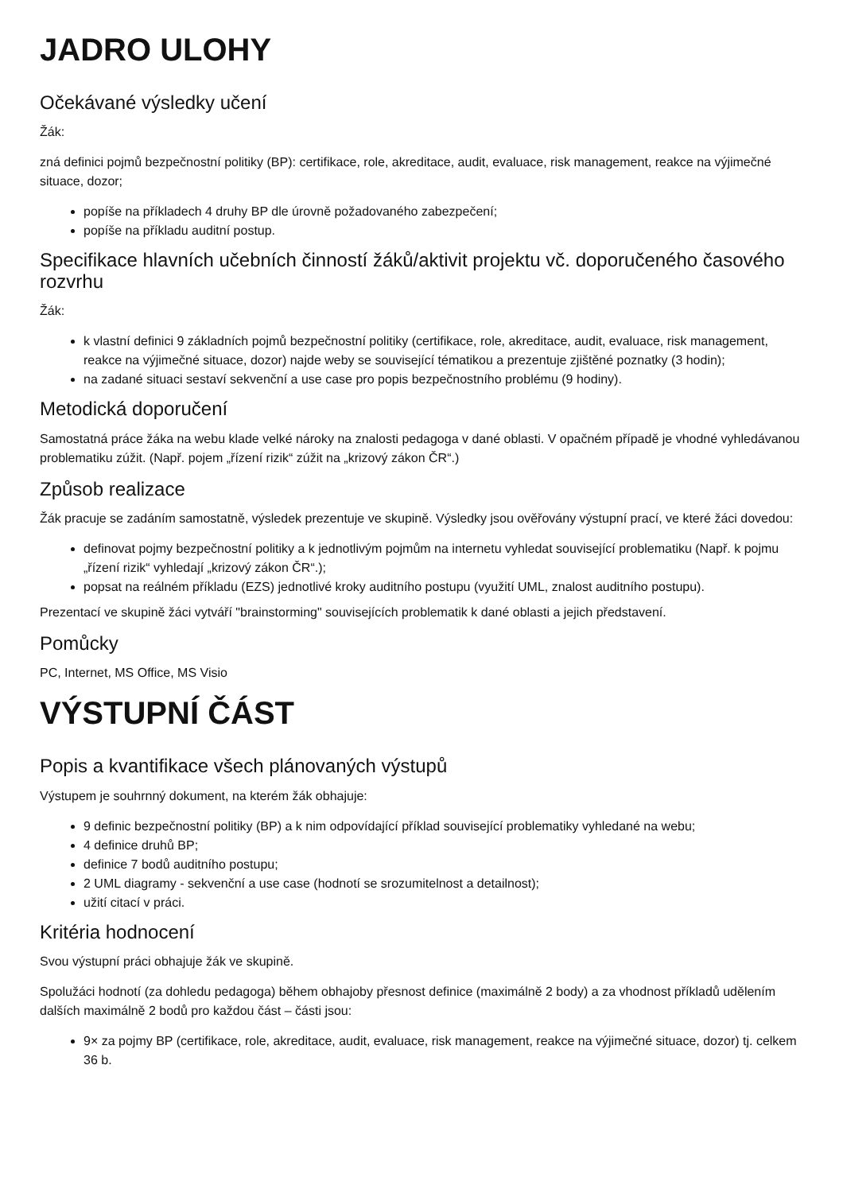JADRO ULOHY
Očekávané výsledky učení
Žák:
zná definici pojmů bezpečnostní politiky (BP): certifikace, role, akreditace, audit, evaluace, risk management, reakce na výjimečné situace, dozor;
popíše na příkladech 4 druhy BP dle úrovně požadovaného zabezpečení;
popíše na příkladu auditní postup.
Specifikace hlavních učebních činností žáků/aktivit projektu vč. doporučeného časového rozvrhu
Žák:
k vlastní definici 9 základních pojmů bezpečnostní politiky (certifikace, role, akreditace, audit, evaluace, risk management, reakce na výjimečné situace, dozor) najde weby se související tématikou a prezentuje zjištěné poznatky (3 hodin);
na zadané situaci sestaví sekvenční a use case pro popis bezpečnostního problému (9 hodiny).
Metodická doporučení
Samostatná práce žáka na webu klade velké nároky na znalosti pedagoga v dané oblasti. V opačném případě je vhodné vyhledávanou problematiku zúžit. (Např. pojem „řízení rizik“ zúžit na „krizový zákon ČR“.)
Způsob realizace
Žák pracuje se zadáním samostatně, výsledek prezentuje ve skupině. Výsledky jsou ověřovány výstupní prací, ve které žáci dovedou:
definovat pojmy bezpečnostní politiky a k jednotlivým pojmům na internetu vyhledat související problematiku (Např. k pojmu „řízení rizik“ vyhledají „krizový zákon ČR“.);
popsat na reálném příkladu (EZS) jednotlivé kroky auditního postupu (využití UML, znalost auditního postupu).
Prezentací ve skupině žáci vytváří "brainstorming" souvisejících problematik k dané oblasti a jejich představení.
Pomůcky
PC, Internet, MS Office, MS Visio
VÝSTUPNÍ ČÁST
Popis a kvantifikace všech plánovaných výstupů
Výstupem je souhrnný dokument, na kterém žák obhajuje:
9 definic bezpečnostní politiky (BP) a k nim odpovídající příklad související problematiky vyhledané na webu;
4 definice druhů BP;
definice 7 bodů auditního postupu;
2 UML diagramy - sekvenční a use case (hodnotí se srozumitelnost a detailnost);
užití citací v práci.
Kritéria hodnocení
Svou výstupní práci obhajuje žák ve skupině.
Spolužáci hodnotí (za dohledu pedagoga) během obhajoby přesnost definice (maximálně 2 body) a za vhodnost příkladů udělením dalších maximálně 2 bodů pro každou část – části jsou:
9× za pojmy BP (certifikace, role, akreditace, audit, evaluace, risk management, reakce na výjimečné situace, dozor) tj. celkem 36 b.